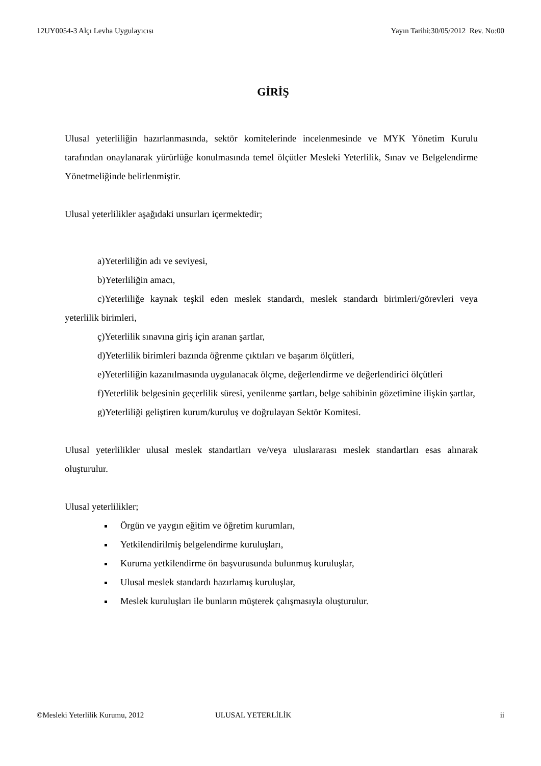12UY0054-3 Alçı Levha Uygulayıcısı Yayın Tarihi:30/05/2012 Rev. No:00
GİRİŞ
Ulusal yeterliliğin hazırlanmasında, sektör komitelerinde incelenmesinde ve MYK Yönetim Kurulu tarafından onaylanarak yürürlüğe konulmasında temel ölçütler Mesleki Yeterlilik, Sınav ve Belgelendirme Yönetmeliğinde belirlenmiştir.
Ulusal yeterlilikler aşağıdaki unsurları içermektedir;
a)Yeterliliğin adı ve seviyesi,
b)Yeterliliğin amacı,
c)Yeterliliğe kaynak teşkil eden meslek standardı, meslek standardı birimleri/görevleri veya yeterlilik birimleri,
ç)Yeterlilik sınavına giriş için aranan şartlar,
d)Yeterlilik birimleri bazında öğrenme çıktıları ve başarım ölçütleri,
e)Yeterliliğin kazanılmasında uygulanacak ölçme, değerlendirme ve değerlendirici ölçütleri
f)Yeterlilik belgesinin geçerlilik süresi, yenilenme şartları, belge sahibinin gözetimine ilişkin şartlar,
g)Yeterliliği geliştiren kurum/kuruluş ve doğrulayan Sektör Komitesi.
Ulusal yeterlilikler ulusal meslek standartları ve/veya uluslararası meslek standartları esas alınarak oluşturulur.
Ulusal yeterlilikler;
Örgün ve yaygın eğitim ve öğretim kurumları,
Yetkilendirilmiş belgelendirme kuruluşları,
Kuruma yetkilendirme ön başvurusunda bulunmuş kuruluşlar,
Ulusal meslek standardı hazırlamış kuruluşlar,
Meslek kuruluşları ile bunların müşterek çalışmasıyla oluşturulur.
©Mesleki Yeterlilik Kurumu, 2012 ULUSAL YETERLİLİK ii